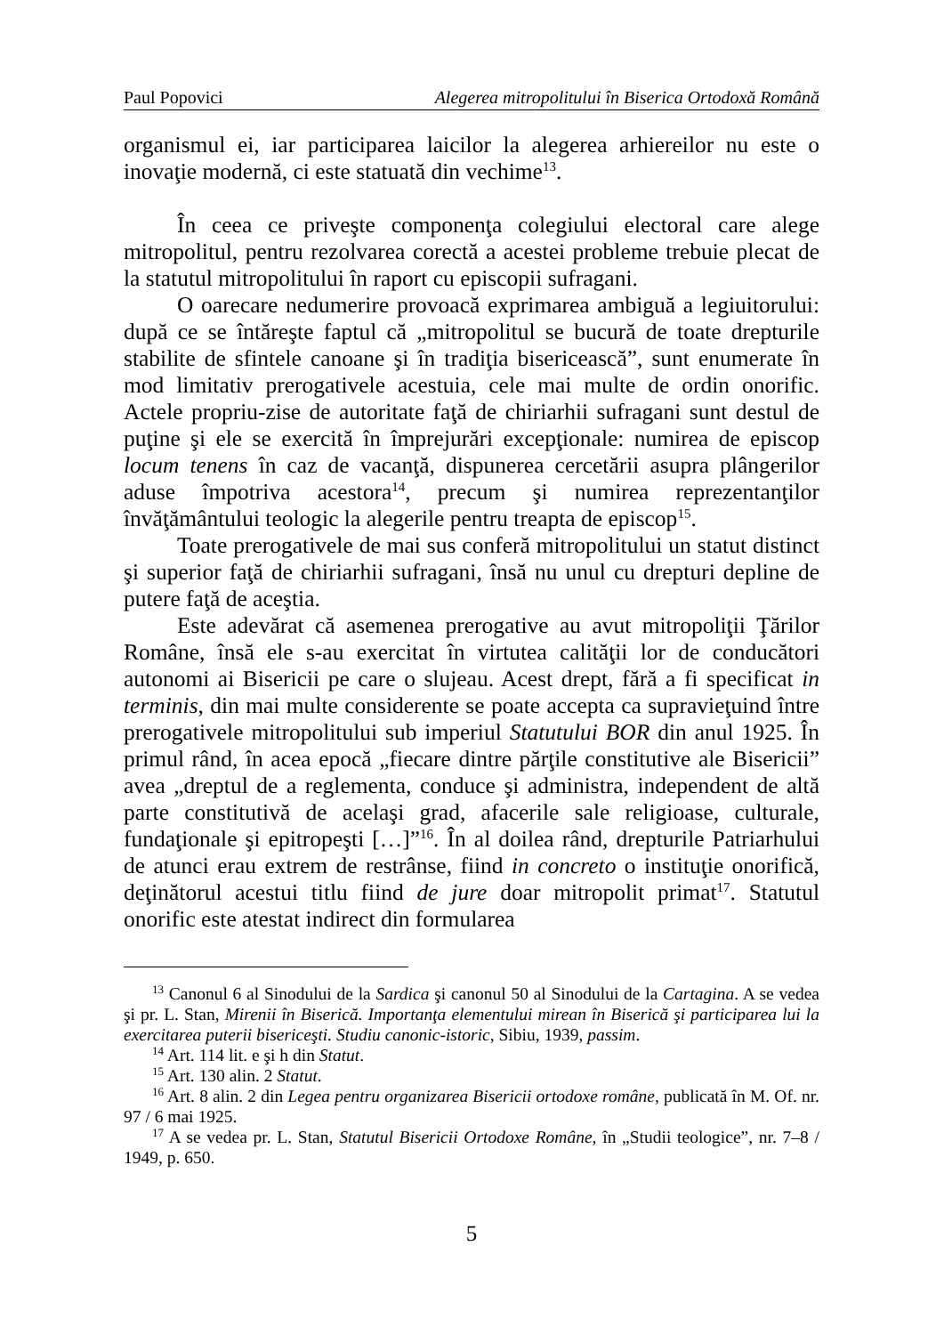Paul Popovici Alegerea mitropolitului în Biserica Ortodoxă Română
organismul ei, iar participarea laicilor la alegerea arhiereilor nu este o inovaţie modernă, ci este statuată din vechime<sup>13</sup>.
În ceea ce priveşte componenţa colegiului electoral care alege mitropolitul, pentru rezolvarea corectă a acestei probleme trebuie plecat de la statutul mitropolitului în raport cu episcopii sufragani.
O oarecare nedumerire provoacă exprimarea ambiguă a legiuitorului: după ce se întăreşte faptul că „mitropolitul se bucură de toate drepturile stabilite de sfintele canoane şi în tradiţia bisericească”, sunt enumerate în mod limitativ prerogativele acestuia, cele mai multe de ordin onorific. Actele propriu-zise de autoritate faţă de chiriarhii sufragani sunt destul de puţine şi ele se exercită în împrejurări excepţionale: numirea de episcop locum tenens în caz de vacanţă, dispunerea cercetării asupra plângerilor aduse împotriva acestora<sup>14</sup>, precum şi numirea reprezentanţilor învăţământului teologic la alegerile pentru treapta de episcop<sup>15</sup>.
Toate prerogativele de mai sus conferă mitropolitului un statut distinct şi superior faţă de chiriarhii sufragani, însă nu unul cu drepturi depline de putere faţă de aceştia.
Este adevărat că asemenea prerogative au avut mitropoliţii Ţărilor Române, însă ele s-au exercitat în virtutea calităţii lor de conducători autonomi ai Bisericii pe care o slujeau. Acest drept, fără a fi specificat in terminis, din mai multe considerente se poate accepta ca supravieţuind între prerogativele mitropolitului sub imperiul Statutului BOR din anul 1925. În primul rând, în acea epocă „fiecare dintre părţile constitutive ale Bisericii” avea „dreptul de a reglementa, conduce şi administra, independent de altă parte constitutivă de acelaşi grad, afacerile sale religioase, culturale, fundaţionale şi epitropeşti […]”<sup>16</sup>. În al doilea rând, drepturile Patriarhului de atunci erau extrem de restrânse, fiind in concreto o instituţie onorifică, deţinătorul acestui titlu fiind de jure doar mitropolit primat<sup>17</sup>. Statutul onorific este atestat indirect din formularea
<sup>13</sup> Canonul 6 al Sinodului de la Sardica şi canonul 50 al Sinodului de la Cartagina. A se vedea şi pr. L. Stan, Mirenii în Biserică. Importanţa elementului mirean în Biserică şi participarea lui la exercitarea puterii bisericeşti. Studiu canonic-istoric, Sibiu, 1939, passim.
<sup>14</sup> Art. 114 lit. e şi h din Statut.
<sup>15</sup> Art. 130 alin. 2 Statut.
<sup>16</sup> Art. 8 alin. 2 din Legea pentru organizarea Bisericii ortodoxe române, publicată în M. Of. nr. 97 / 6 mai 1925.
<sup>17</sup> A se vedea pr. L. Stan, Statutul Bisericii Ortodoxe Române, în „Studii teologice”, nr. 7–8 / 1949, p. 650.
5